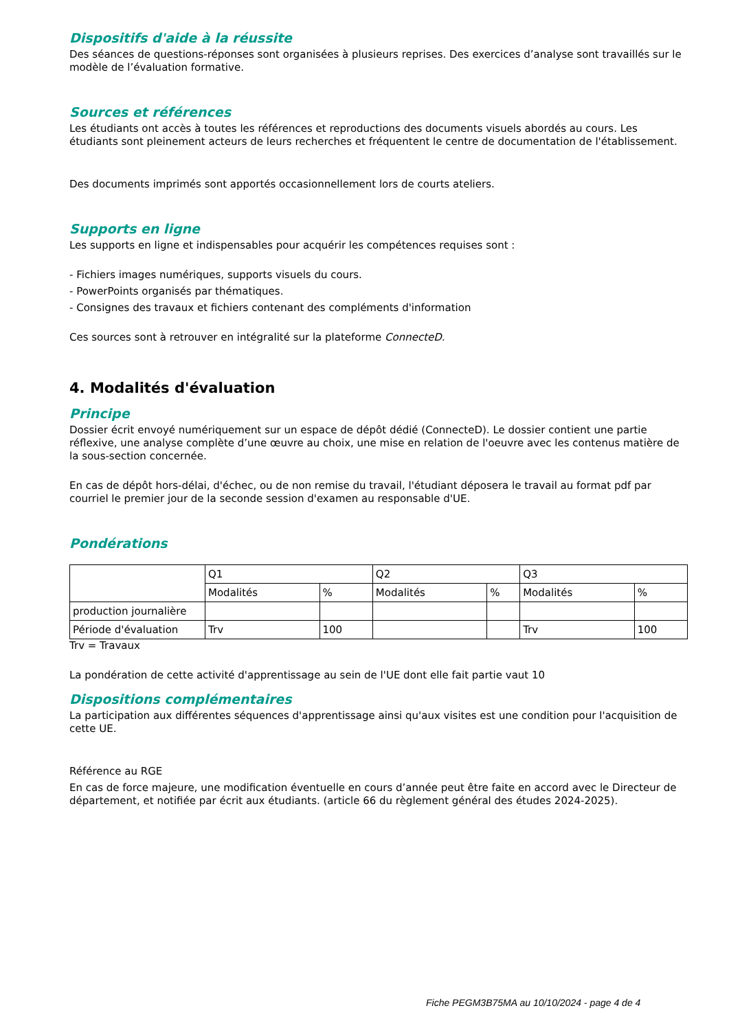Dispositifs d'aide à la réussite
Des séances de questions-réponses sont organisées à plusieurs reprises. Des exercices d’analyse sont travaillés sur le modèle de l’évaluation formative.
Sources et références
Les étudiants ont accès à toutes les références et reproductions des documents visuels abordés au cours. Les étudiants sont pleinement acteurs de leurs recherches et fréquentent le centre de documentation de l'établissement.
Des documents imprimés sont apportés occasionnellement lors de courts ateliers.
Supports en ligne
Les supports en ligne et indispensables pour acquérir les compétences requises sont :
- Fichiers images numériques, supports visuels du cours.
- PowerPoints organisés par thématiques.
- Consignes des travaux et fichiers contenant des compléments d'information
Ces sources sont à retrouver en intégralité sur la plateforme ConnecteD.
4. Modalités d'évaluation
Principe
Dossier écrit envoyé numériquement sur un espace de dépôt dédié (ConnecteD). Le dossier contient une partie réflexive, une analyse complète d’une œuvre au choix, une mise en relation de l'oeuvre avec les contenus matière de la sous-section concernée.
En cas de dépôt hors-délai, d'échec, ou de non remise du travail, l'étudiant déposera le travail au format pdf par courriel le premier jour de la seconde session d'examen au responsable d'UE.
Pondérations
| | Q1 | | Q2 | | Q3 | |
| | Modalités | % | Modalités | % | Modalités | % |
| production journalière | | | | | | |
| Période d'évaluation | Trv | 100 | | | Trv | 100 |
Trv = Travaux
La pondération de cette activité d'apprentissage au sein de l'UE dont elle fait partie vaut 10
Dispositions complémentaires
La participation aux différentes séquences d'apprentissage ainsi qu'aux visites est une condition pour l'acquisition de cette UE.
Référence au RGE
En cas de force majeure, une modification éventuelle en cours d’année peut être faite en accord avec le Directeur de département, et notifiée par écrit aux étudiants. (article 66 du règlement général des études 2024-2025).
Fiche PEGM3B75MA au 10/10/2024 - page 4 de 4